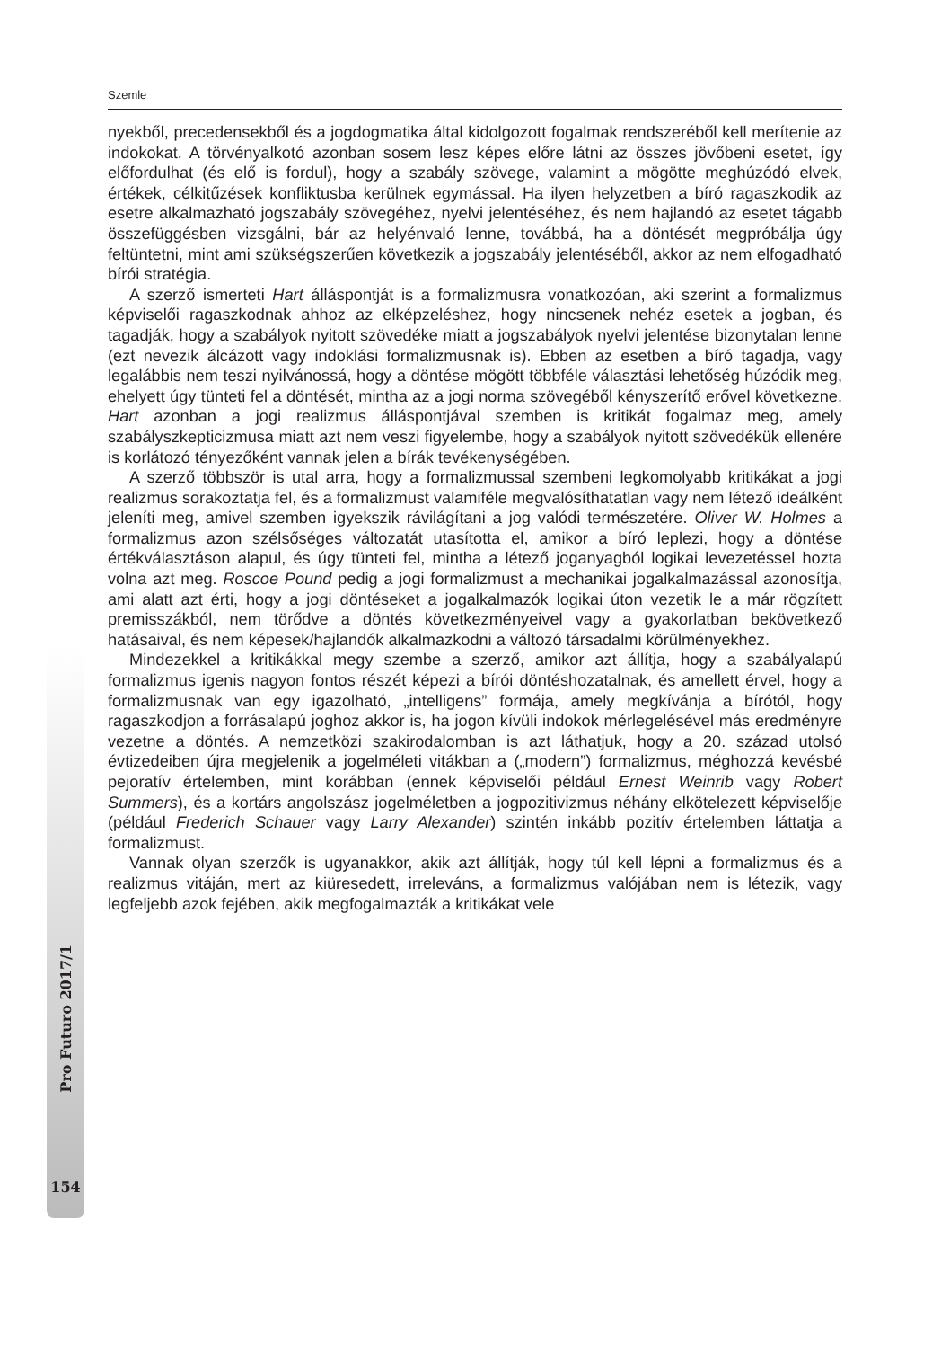Szemle
nyekből, precedensekből és a jogdogmatika által kidolgozott fogalmak rendszeréből kell merítenie az indokokat. A törvényalkotó azonban sosem lesz képes előre látni az összes jövőbeni esetet, így előfordulhat (és elő is fordul), hogy a szabály szövege, valamint a mögötte meghúzódó elvek, értékek, célkitűzések konfliktusba kerülnek egymással. Ha ilyen helyzetben a bíró ragaszkodik az esetre alkalmazható jogszabály szövegéhez, nyelvi jelentéséhez, és nem hajlandó az esetet tágabb összefüggésben vizsgálni, bár az helyénvaló lenne, továbbá, ha a döntését megpróbálja úgy feltüntetni, mint ami szükségszerűen következik a jogszabály jelentéséből, akkor az nem elfogadható bírói stratégia.
A szerző ismerteti Hart álláspontját is a formalizmusra vonatkozóan, aki szerint a formalizmus képviselői ragaszkodnak ahhoz az elképzeléshez, hogy nincsenek nehéz esetek a jogban, és tagadják, hogy a szabályok nyitott szövedéke miatt a jogszabályok nyelvi jelentése bizonytalan lenne (ezt nevezik álcázott vagy indoklási formalizmusnak is). Ebben az esetben a bíró tagadja, vagy legalábbis nem teszi nyilvánossá, hogy a döntése mögött többféle választási lehetőség húzódik meg, ehelyett úgy tünteti fel a döntését, mintha az a jogi norma szövegéből kényszerítő erővel következne. Hart azonban a jogi realizmus álláspontjával szemben is kritikát fogalmaz meg, amely szabályszkepticizmusa miatt azt nem veszi figyelembe, hogy a szabályok nyitott szövedékük ellenére is korlátozó tényezőként vannak jelen a bírák tevékenységében.
A szerző többször is utal arra, hogy a formalizmussal szembeni legkomolyabb kritikákat a jogi realizmus sorakoztatja fel, és a formalizmust valamiféle megvalósíthatatlan vagy nem létező ideálként jeleníti meg, amivel szemben igyekszik rávilágítani a jog valódi természetére. Oliver W. Holmes a formalizmus azon szélsőséges változatát utasította el, amikor a bíró leplezi, hogy a döntése értékválasztáson alapul, és úgy tünteti fel, mintha a létező joganyagból logikai levezetéssel hozta volna azt meg. Roscoe Pound pedig a jogi formalizmust a mechanikai jogalkalmazással azonosítja, ami alatt azt érti, hogy a jogi döntéseket a jogalkalmazók logikai úton vezetik le a már rögzített premisszákból, nem törődve a döntés következményeivel vagy a gyakorlatban bekövetkező hatásaival, és nem képesek/hajlandók alkalmazkodni a változó társadalmi körülményekhez.
Mindezekkel a kritikákkal megy szembe a szerző, amikor azt állítja, hogy a szabályalapú formalizmus igenis nagyon fontos részét képezi a bírói döntéshozatalnak, és amellett érvel, hogy a formalizmusnak van egy igazolható, „intelligens” formája, amely megkívánja a bírótól, hogy ragaszkodjon a forrásalapú joghoz akkor is, ha jogon kívüli indokok mérlegelésével más eredményre vezetne a döntés. A nemzetközi szakirodalomban is azt láthatjuk, hogy a 20. század utolsó évtizedeiben újra megjelenik a jogelméleti vitákban a („modern”) formalizmus, méghozzá kevésbé pejoratív értelemben, mint korábban (ennek képviselői például Ernest Weinrib vagy Robert Summers), és a kortárs angolszász jogelméletben a jogpozitivizmus néhány elkötelezett képviselője (például Frederich Schauer vagy Larry Alexander) szintén inkább pozitív értelemben láttatja a formalizmust.
Vannak olyan szerzők is ugyanakkor, akik azt állítják, hogy túl kell lépni a formalizmus és a realizmus vitáján, mert az kiüresedett, irreleváns, a formalizmus valójában nem is létezik, vagy legfeljebb azok fejében, akik megfogalmazták a kritikákat vele
Pro Futuro 2017/1
154